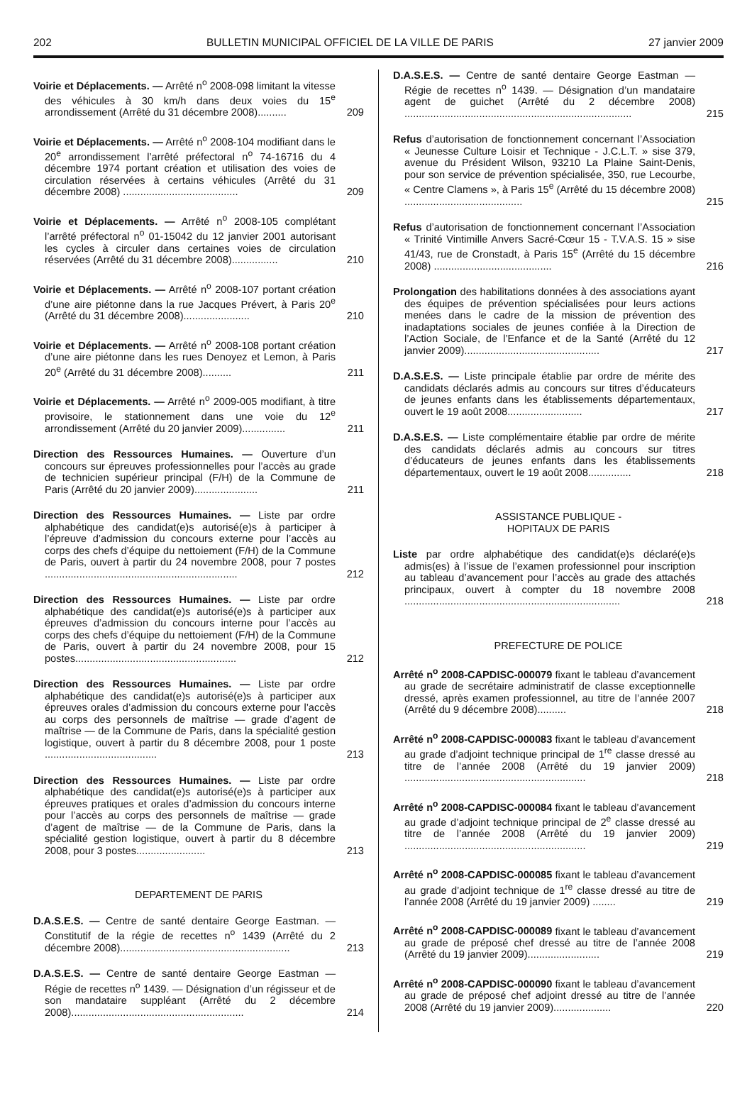202 BULLETIN MUNICIPAL OFFICIEL DE LA VILLE DE PARIS 27 janvier 2009
Voirie et Déplacements. — Arrêté n<sup>o</sup> 2008-098 limitant la vitesse des véhicules à 30 km/h dans deux voies du 15<sup>e</sup> arrondissement (Arrêté du 31 décembre 2008)..........
209
Voirie et Déplacements. — Arrêté n<sup>o</sup> 2008-104 modifiant dans le 20<sup>e</sup> arrondissement l’arrêté préfectoral n<sup>o</sup> 74-16716 du 4 décembre 1974 portant création et utilisation des voies de circulation réservées à certains véhicules (Arrêté du 31 décembre 2008) ........................................
209
Voirie et Déplacements. — Arrêté n<sup>o</sup> 2008-105 complétant l’arrêté préfectoral n<sup>o</sup> 01-15042 du 12 janvier 2001 autorisant les cycles à circuler dans certaines voies de circulation réservées (Arrêté du 31 décembre 2008)................
210
Voirie et Déplacements. — Arrêté n<sup>o</sup> 2008-107 portant création d’une aire piétonne dans la rue Jacques Prévert, à Paris 20<sup>e</sup> (Arrêté du 31 décembre 2008).......................
210
Voirie et Déplacements. — Arrêté n<sup>o</sup> 2008-108 portant création d’une aire piétonne dans les rues Denoyez et Lemon, à Paris 20<sup>e</sup> (Arrêté du 31 décembre 2008)..........
211
Voirie et Déplacements. — Arrêté n<sup>o</sup> 2009-005 modifiant, à titre provisoire, le stationnement dans une voie du 12<sup>e</sup> arrondissement (Arrêté du 20 janvier 2009)...............
211
Direction des Ressources Humaines. — Ouverture d’un concours sur épreuves professionnelles pour l’accès au grade de technicien supérieur principal (F/H) de la Commune de Paris (Arrêté du 20 janvier 2009)......................
211
Direction des Ressources Humaines. — Liste par ordre alphabétique des candidat(e)s autorisé(e)s à participer à l’épreuve d’admission du concours externe pour l’accès au corps des chefs d’équipe du nettoiement (F/H) de la Commune de Paris, ouvert à partir du 24 novembre 2008, pour 7 postes ...................................................................
212
Direction des Ressources Humaines. — Liste par ordre alphabétique des candidat(e)s autorisé(e)s à participer aux épreuves d’admission du concours interne pour l’accès au corps des chefs d’équipe du nettoiement (F/H) de la Commune de Paris, ouvert à partir du 24 novembre 2008, pour 15 postes........................................................
212
Direction des Ressources Humaines. — Liste par ordre alphabétique des candidat(e)s autorisé(e)s à participer aux épreuves orales d’admission du concours externe pour l’accès au corps des personnels de maîtrise — grade d’agent de maîtrise — de la Commune de Paris, dans la spécialité gestion logistique, ouvert à partir du 8 décembre 2008, pour 1 poste .......................................
213
Direction des Ressources Humaines. — Liste par ordre alphabétique des candidat(e)s autorisé(e)s à participer aux épreuves pratiques et orales d’admission du concours interne pour l’accès au corps des personnels de maîtrise — grade d’agent de maîtrise — de la Commune de Paris, dans la spécialité gestion logistique, ouvert à partir du 8 décembre 2008, pour 3 postes........................
213
DEPARTEMENT DE PARIS
D.A.S.E.S. — Centre de santé dentaire George Eastman. — Constitutif de la régie de recettes n<sup>o</sup> 1439 (Arrêté du 2 décembre 2008)...........................................................
213
D.A.S.E.S. — Centre de santé dentaire George Eastman — Régie de recettes n<sup>o</sup> 1439. — Désignation d’un régisseur et de son mandataire suppléant (Arrêté du 2 décembre 2008)............................................................
214
D.A.S.E.S. — Centre de santé dentaire George Eastman — Régie de recettes n<sup>o</sup> 1439. — Désignation d’un mandataire agent de guichet (Arrêté du 2 décembre 2008) ...............................................................................
215
Refus d’autorisation de fonctionnement concernant l’Association « Jeunesse Culture Loisir et Technique - J.C.L.T. » sise 379, avenue du Président Wilson, 93210 La Plaine Saint-Denis, pour son service de prévention spécialisée, 350, rue Lecourbe, « Centre Clamens », à Paris 15<sup>e</sup> (Arrêté du 15 décembre 2008) .........................................
215
Refus d’autorisation de fonctionnement concernant l’Association « Trinité Vintimille Anvers Sacré-Cœur 15 - T.V.A.S. 15 » sise 41/43, rue de Cronstadt, à Paris 15<sup>e</sup> (Arrêté du 15 décembre 2008) .........................................
216
Prolongation des habilitations données à des associations ayant des équipes de prévention spécialisées pour leurs actions menées dans le cadre de la mission de prévention des inadaptations sociales de jeunes confiée à la Direction de l’Action Sociale, de l’Enfance et de la Santé (Arrêté du 12 janvier 2009)...............................................
217
D.A.S.E.S. — Liste principale établie par ordre de mérite des candidats déclarés admis au concours sur titres d’éducateurs de jeunes enfants dans les établissements départementaux, ouvert le 19 août 2008..........................
217
D.A.S.E.S. — Liste complémentaire établie par ordre de mérite des candidats déclarés admis au concours sur titres d’éducateurs de jeunes enfants dans les établissements départementaux, ouvert le 19 août 2008...............
218
ASSISTANCE PUBLIQUE -
HOPITAUX DE PARIS
Liste par ordre alphabétique des candidat(e)s déclaré(e)s admis(es) à l’issue de l’examen professionnel pour inscription au tableau d’avancement pour l’accès au grade des attachés principaux, ouvert à compter du 18 novembre 2008 ...........................................................................
218
PREFECTURE DE POLICE
Arrêté n<sup>o</sup> 2008-CAPDISC-000079 fixant le tableau d’avancement au grade de secrétaire administratif de classe exceptionnelle dressé, après examen professionnel, au titre de l’année 2007 (Arrêté du 9 décembre 2008)..........
218
Arrêté n<sup>o</sup> 2008-CAPDISC-000083 fixant le tableau d’avancement au grade d’adjoint technique principal de 1<sup>re</sup> classe dressé au titre de l’année 2008 (Arrêté du 19 janvier 2009) ...............................................................
218
Arrêté n<sup>o</sup> 2008-CAPDISC-000084 fixant le tableau d’avancement au grade d’adjoint technique principal de 2<sup>e</sup> classe dressé au titre de l’année 2008 (Arrêté du 19 janvier 2009) ...............................................................
219
Arrêté n<sup>o</sup> 2008-CAPDISC-000085 fixant le tableau d’avancement au grade d’adjoint technique de 1<sup>re</sup> classe dressé au titre de l’année 2008 (Arrêté du 19 janvier 2009) ........
219
Arrêté n<sup>o</sup> 2008-CAPDISC-000089 fixant le tableau d’avancement au grade de préposé chef dressé au titre de l’année 2008 (Arrêté du 19 janvier 2009).........................
219
Arrêté n<sup>o</sup> 2008-CAPDISC-000090 fixant le tableau d’avancement au grade de préposé chef adjoint dressé au titre de l’année 2008 (Arrêté du 19 janvier 2009)....................
220